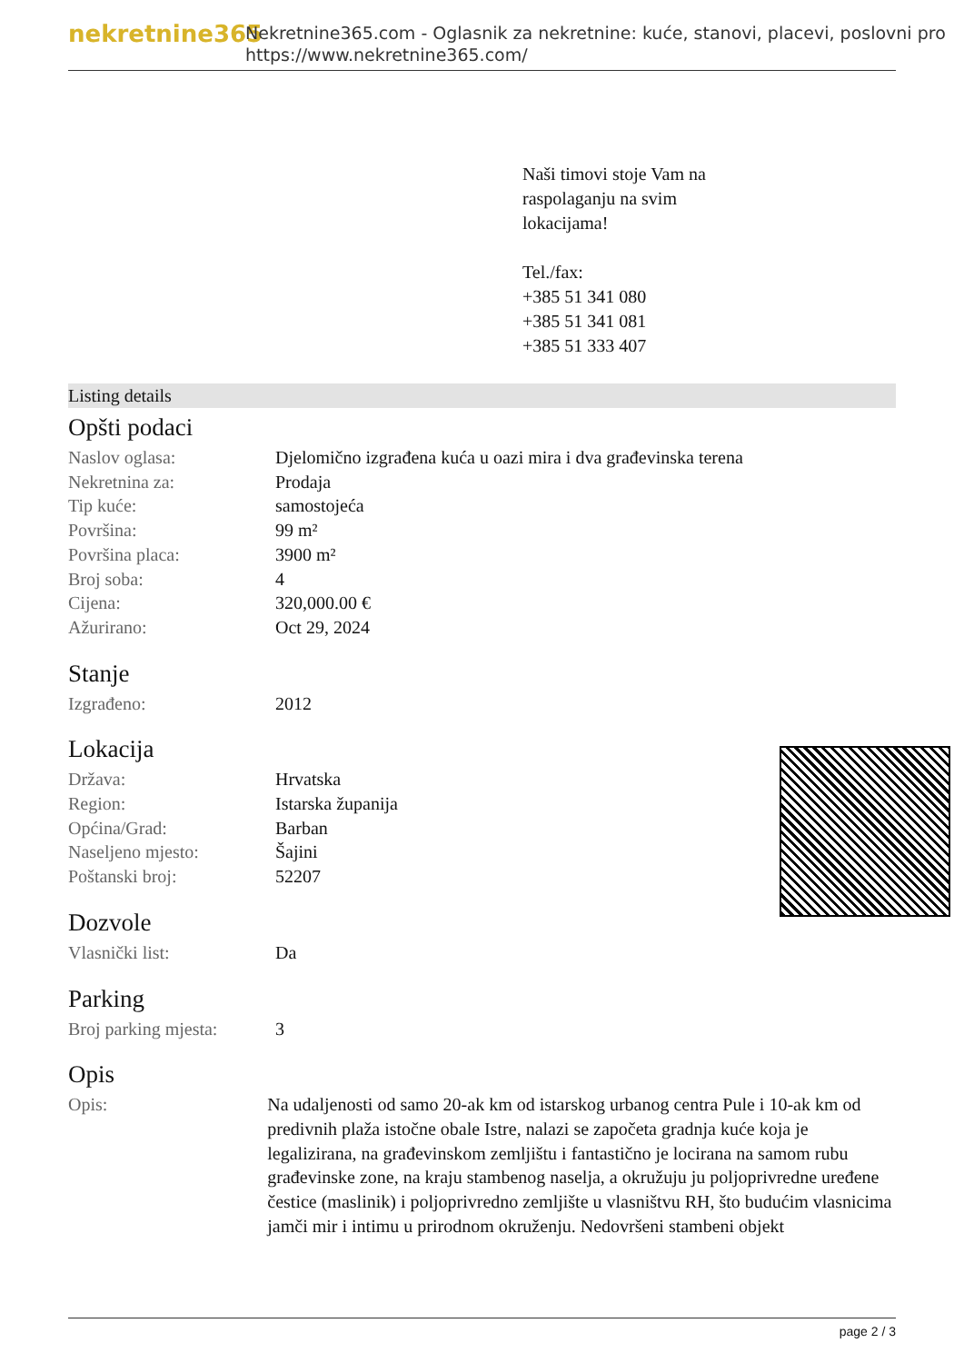nekretnine365
Nekretnine365.com - Oglasnik za nekretnine: kuće, stanovi, placevi, poslovni pro
https://www.nekretnine365.com/
Naši timovi stoje Vam na
raspolaganju na svim
lokacijama!
Tel./fax:
+385 51 341 080
+385 51 341 081
+385 51 333 407
Listing details
Opšti podaci
| Naslov oglasa: | Djelomično izgrađena kuća u oazi mira i dva građevinska terena |
| Nekretnina za: | Prodaja |
| Tip kuće: | samostojeća |
| Površina: | 99 m² |
| Površina placa: | 3900 m² |
| Broj soba: | 4 |
| Cijena: | 320,000.00 € |
| Ažurirano: | Oct 29, 2024 |
Stanje
| Izgrađeno: | 2012 |
Lokacija
| Država: | Hrvatska |
| Region: | Istarska županija |
| Općina/Grad: | Barban |
| Naseljeno mjesto: | Šajini |
| Poštanski broj: | 52207 |
Dozvole
| Vlasnički list: | Da |
Parking
| Broj parking mjesta: | 3 |
Opis
| Opis: | Na udaljenosti od samo 20-ak km od istarskog urbanog centra Pule i 10-ak km od predivnih plaža istočne obale Istre, nalazi se započeta gradnja kuće koja je legalizirana, na građevinskom zemljištu i fantastično je locirana na samom rubu građevinske zone, na kraju stambenog naselja, a okružuju ju poljoprivredne uređene čestice (maslinik) i poljoprivredno zemljište u vlasništvu RH, što budućim vlasnicima jamči mir i intimu u prirodnom okruženju. Nedovršeni stambeni objekt |
page 2 / 3